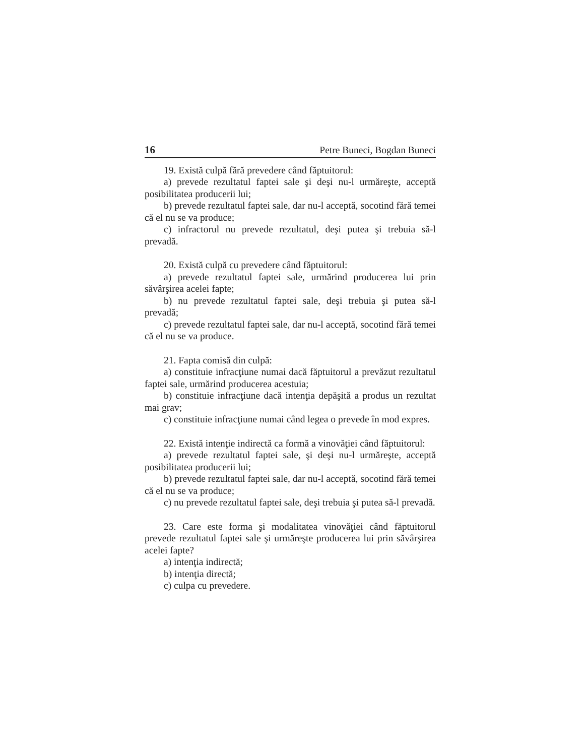16 Petre Buneci, Bogdan Buneci
19. Există culpă fără prevedere când făptuitorul:
a) prevede rezultatul faptei sale şi deşi nu-l urmăreşte, acceptă posibilitatea producerii lui;
b) prevede rezultatul faptei sale, dar nu-l acceptă, socotind fără temei că el nu se va produce;
c) infractorul nu prevede rezultatul, deşi putea şi trebuia să-l prevadă.
20. Există culpă cu prevedere când făptuitorul:
a) prevede rezultatul faptei sale, urmărind producerea lui prin săvârşirea acelei fapte;
b) nu prevede rezultatul faptei sale, deşi trebuia şi putea să-l prevadă;
c) prevede rezultatul faptei sale, dar nu-l acceptă, socotind fără temei că el nu se va produce.
21. Fapta comisă din culpă:
a) constituie infracţiune numai dacă făptuitorul a prevăzut rezultatul faptei sale, urmărind producerea acestuia;
b) constituie infracţiune dacă intenţia depăşită a produs un rezultat mai grav;
c) constituie infracţiune numai când legea o prevede în mod expres.
22. Există intenţie indirectă ca formă a vinovăţiei când făptuitorul:
a) prevede rezultatul faptei sale, şi deşi nu-l urmăreşte, acceptă posibilitatea producerii lui;
b) prevede rezultatul faptei sale, dar nu-l acceptă, socotind fără temei că el nu se va produce;
c) nu prevede rezultatul faptei sale, deşi trebuia şi putea să-l prevadă.
23. Care este forma şi modalitatea vinovăţiei când făptuitorul prevede rezultatul faptei sale şi urmăreşte producerea lui prin săvârşirea acelei fapte?
a) intenţia indirectă;
b) intenţia directă;
c) culpa cu prevedere.